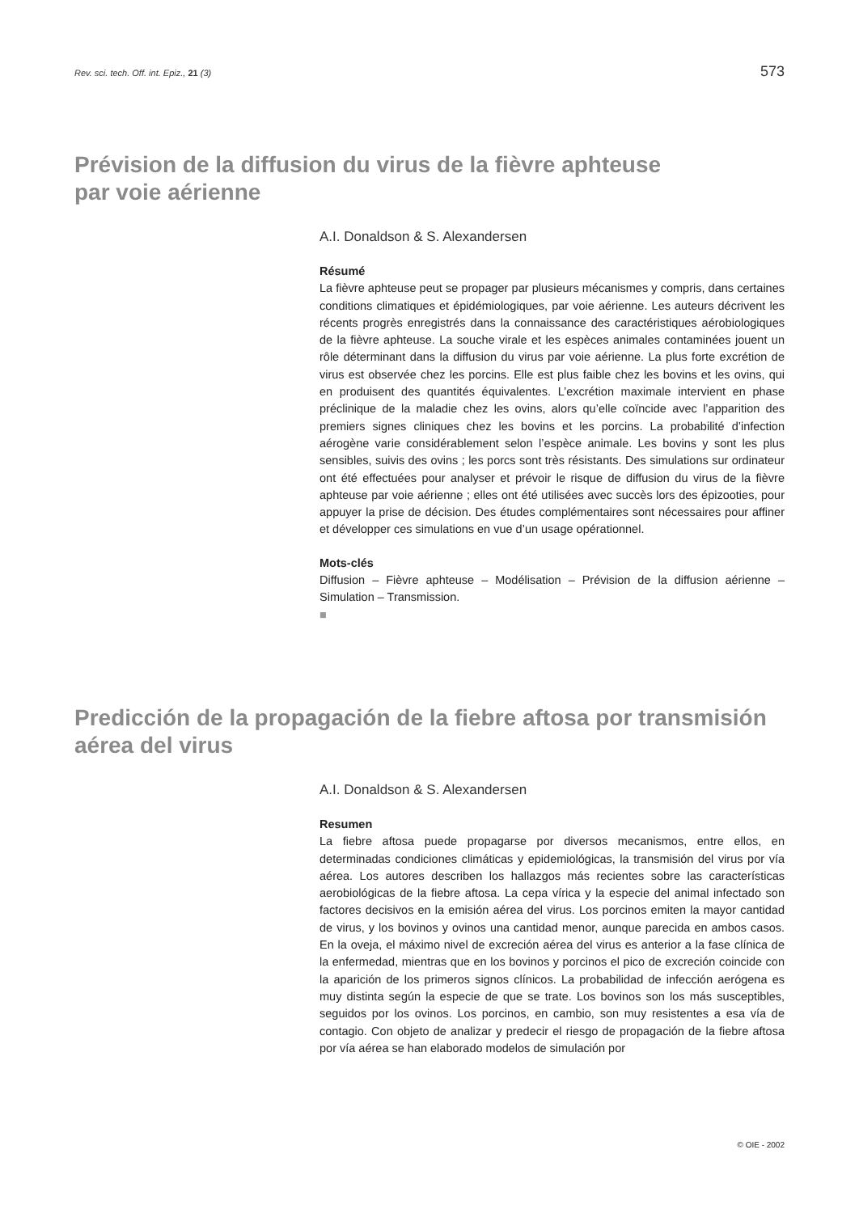Rev. sci. tech. Off. int. Epiz., 21 (3) 573
Prévision de la diffusion du virus de la fièvre aphteuse
par voie aérienne
A.I. Donaldson & S. Alexandersen
Résumé
La fièvre aphteuse peut se propager par plusieurs mécanismes y compris, dans certaines conditions climatiques et épidémiologiques, par voie aérienne. Les auteurs décrivent les récents progrès enregistrés dans la connaissance des caractéristiques aérobiologiques de la fièvre aphteuse. La souche virale et les espèces animales contaminées jouent un rôle déterminant dans la diffusion du virus par voie aérienne. La plus forte excrétion de virus est observée chez les porcins. Elle est plus faible chez les bovins et les ovins, qui en produisent des quantités équivalentes. L’excrétion maximale intervient en phase préclinique de la maladie chez les ovins, alors qu’elle coïncide avec l’apparition des premiers signes cliniques chez les bovins et les porcins. La probabilité d’infection aérogène varie considérablement selon l’espèce animale. Les bovins y sont les plus sensibles, suivis des ovins ; les porcs sont très résistants. Des simulations sur ordinateur ont été effectuées pour analyser et prévoir le risque de diffusion du virus de la fièvre aphteuse par voie aérienne ; elles ont été utilisées avec succès lors des épizooties, pour appuyer la prise de décision. Des études complémentaires sont nécessaires pour affiner et développer ces simulations en vue d’un usage opérationnel.
Mots-clés
Diffusion – Fièvre aphteuse – Modélisation – Prévision de la diffusion aérienne – Simulation – Transmission.
■
Predicción de la propagación de la fiebre aftosa por transmisión aérea del virus
A.I. Donaldson & S. Alexandersen
Resumen
La fiebre aftosa puede propagarse por diversos mecanismos, entre ellos, en determinadas condiciones climáticas y epidemiológicas, la transmisión del virus por vía aérea. Los autores describen los hallazgos más recientes sobre las características aerobiológicas de la fiebre aftosa. La cepa vírica y la especie del animal infectado son factores decisivos en la emisión aérea del virus. Los porcinos emiten la mayor cantidad de virus, y los bovinos y ovinos una cantidad menor, aunque parecida en ambos casos. En la oveja, el máximo nivel de excreción aérea del virus es anterior a la fase clínica de la enfermedad, mientras que en los bovinos y porcinos el pico de excreción coincide con la aparición de los primeros signos clínicos. La probabilidad de infección aerógena es muy distinta según la especie de que se trate. Los bovinos son los más susceptibles, seguidos por los ovinos. Los porcinos, en cambio, son muy resistentes a esa vía de contagio. Con objeto de analizar y predecir el riesgo de propagación de la fiebre aftosa por vía aérea se han elaborado modelos de simulación por
© OIE - 2002